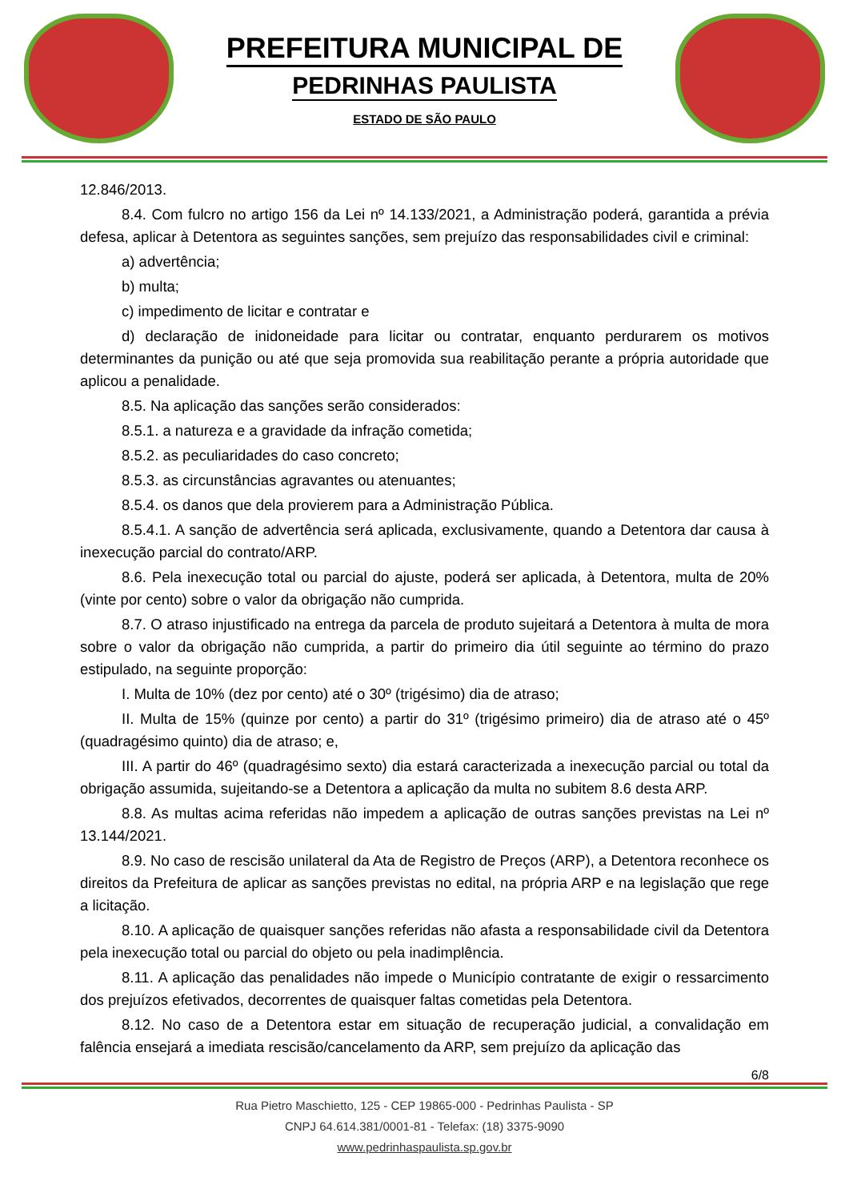PREFEITURA MUNICIPAL DE
PEDRINHAS PAULISTA
ESTADO DE SÃO PAULO
12.846/2013.
8.4. Com fulcro no artigo 156 da Lei nº 14.133/2021, a Administração poderá, garantida a prévia defesa, aplicar à Detentora as seguintes sanções, sem prejuízo das responsabilidades civil e criminal:
a) advertência;
b) multa;
c) impedimento de licitar e contratar e
d) declaração de inidoneidade para licitar ou contratar, enquanto perdurarem os motivos determinantes da punição ou até que seja promovida sua reabilitação perante a própria autoridade que aplicou a penalidade.
8.5. Na aplicação das sanções serão considerados:
8.5.1. a natureza e a gravidade da infração cometida;
8.5.2. as peculiaridades do caso concreto;
8.5.3. as circunstâncias agravantes ou atenuantes;
8.5.4. os danos que dela provierem para a Administração Pública.
8.5.4.1. A sanção de advertência será aplicada, exclusivamente, quando a Detentora dar causa à inexecução parcial do contrato/ARP.
8.6. Pela inexecução total ou parcial do ajuste, poderá ser aplicada, à Detentora, multa de 20% (vinte por cento) sobre o valor da obrigação não cumprida.
8.7. O atraso injustificado na entrega da parcela de produto sujeitará a Detentora à multa de mora sobre o valor da obrigação não cumprida, a partir do primeiro dia útil seguinte ao término do prazo estipulado, na seguinte proporção:
I. Multa de 10% (dez por cento) até o 30º (trigésimo) dia de atraso;
II. Multa de 15% (quinze por cento) a partir do 31º (trigésimo primeiro) dia de atraso até o 45º (quadragésimo quinto) dia de atraso; e,
III. A partir do 46º (quadragésimo sexto) dia estará caracterizada a inexecução parcial ou total da obrigação assumida, sujeitando-se a Detentora a aplicação da multa no subitem 8.6 desta ARP.
8.8. As multas acima referidas não impedem a aplicação de outras sanções previstas na Lei nº 13.144/2021.
8.9. No caso de rescisão unilateral da Ata de Registro de Preços (ARP), a Detentora reconhece os direitos da Prefeitura de aplicar as sanções previstas no edital, na própria ARP e na legislação que rege a licitação.
8.10. A aplicação de quaisquer sanções referidas não afasta a responsabilidade civil da Detentora pela inexecução total ou parcial do objeto ou pela inadimplência.
8.11. A aplicação das penalidades não impede o Município contratante de exigir o ressarcimento dos prejuízos efetivados, decorrentes de quaisquer faltas cometidas pela Detentora.
8.12. No caso de a Detentora estar em situação de recuperação judicial, a convalidação em falência ensejará a imediata rescisão/cancelamento da ARP, sem prejuízo da aplicação das
6/8
Rua Pietro Maschietto, 125 - CEP 19865-000 - Pedrinhas Paulista - SP
CNPJ 64.614.381/0001-81 - Telefax: (18) 3375-9090
www.pedrinhaspaulista.sp.gov.br